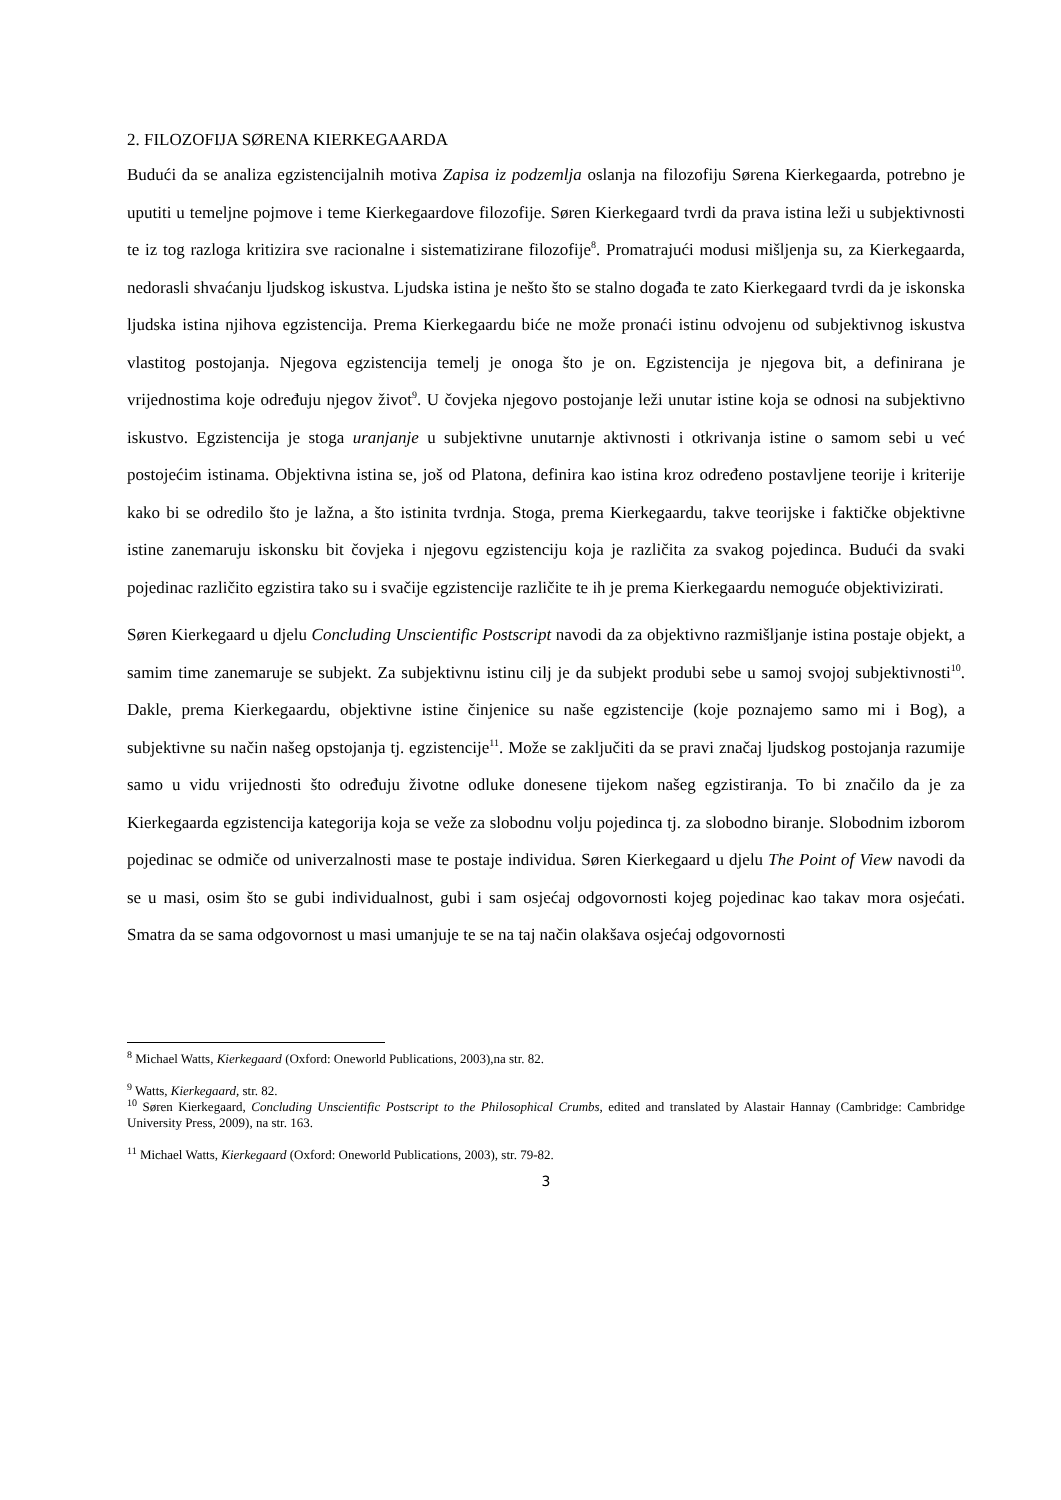2. FILOZOFIJA SØRENA KIERKEGAARDA
Budući da se analiza egzistencijalnih motiva Zapisa iz podzemlja oslanja na filozofiju Sørena Kierkegaarda, potrebno je uputiti u temeljne pojmove i teme Kierkegaardove filozofije. Søren Kierkegaard tvrdi da prava istina leži u subjektivnosti te iz tog razloga kritizira sve racionalne i sistematizirane filozofije<sup>8</sup>. Promatrajući modusi mišljenja su, za Kierkegaarda, nedorasli shvaćanju ljudskog iskustva. Ljudska istina je nešto što se stalno događa te zato Kierkegaard tvrdi da je iskonska ljudska istina njihova egzistencija. Prema Kierkegaardu biće ne može pronaći istinu odvojenu od subjektivnog iskustva vlastitog postojanja. Njegova egzistencija temelj je onoga što je on. Egzistencija je njegova bit, a definirana je vrijednostima koje određuju njegov život<sup>9</sup>. U čovjeka njegovo postojanje leži unutar istine koja se odnosi na subjektivno iskustvo. Egzistencija je stoga uranjanje u subjektivne unutarnje aktivnosti i otkrivanja istine o samom sebi u već postojećim istinama. Objektivna istina se, još od Platona, definira kao istina kroz određeno postavljene teorije i kriterije kako bi se odredilo što je lažna, a što istinita tvrdnja. Stoga, prema Kierkegaardu, takve teorijske i faktičke objektivne istine zanemaruju iskonsku bit čovjeka i njegovu egzistenciju koja je različita za svakog pojedinca. Budući da svaki pojedinac različito egzistira tako su i svačije egzistencije različite te ih je prema Kierkegaardu nemoguće objektivizirati.
Søren Kierkegaard u djelu Concluding Unscientific Postscript navodi da za objektivno razmišljanje istina postaje objekt, a samim time zanemaruje se subjekt. Za subjektivnu istinu cilj je da subjekt produbi sebe u samoj svojoj subjektivnosti<sup>10</sup>. Dakle, prema Kierkegaardu, objektivne istine činjenice su naše egzistencije (koje poznajemo samo mi i Bog), a subjektivne su način našeg opstojanja tj. egzistencije<sup>11</sup>. Može se zaključiti da se pravi značaj ljudskog postojanja razumije samo u vidu vrijednosti što određuju životne odluke donesene tijekom našeg egzistiranja. To bi značilo da je za Kierkegaarda egzistencija kategorija koja se veže za slobodnu volju pojedinca tj. za slobodno biranje. Slobodnim izborom pojedinac se odmiče od univerzalnosti mase te postaje individua. Søren Kierkegaard u djelu The Point of View navodi da se u masi, osim što se gubi individualnost, gubi i sam osjećaj odgovornosti kojeg pojedinac kao takav mora osjećati. Smatra da se sama odgovornost u masi umanjuje te se na taj način olakšava osjećaj odgovornosti
<sup>8</sup> Michael Watts, Kierkegaard (Oxford: Oneworld Publications, 2003),na str. 82.
<sup>9</sup> Watts, Kierkegaard, str. 82.
<sup>10</sup> Søren Kierkegaard, Concluding Unscientific Postscript to the Philosophical Crumbs, edited and translated by Alastair Hannay (Cambridge: Cambridge University Press, 2009), na str. 163.
<sup>11</sup> Michael Watts, Kierkegaard (Oxford: Oneworld Publications, 2003), str. 79-82.
3